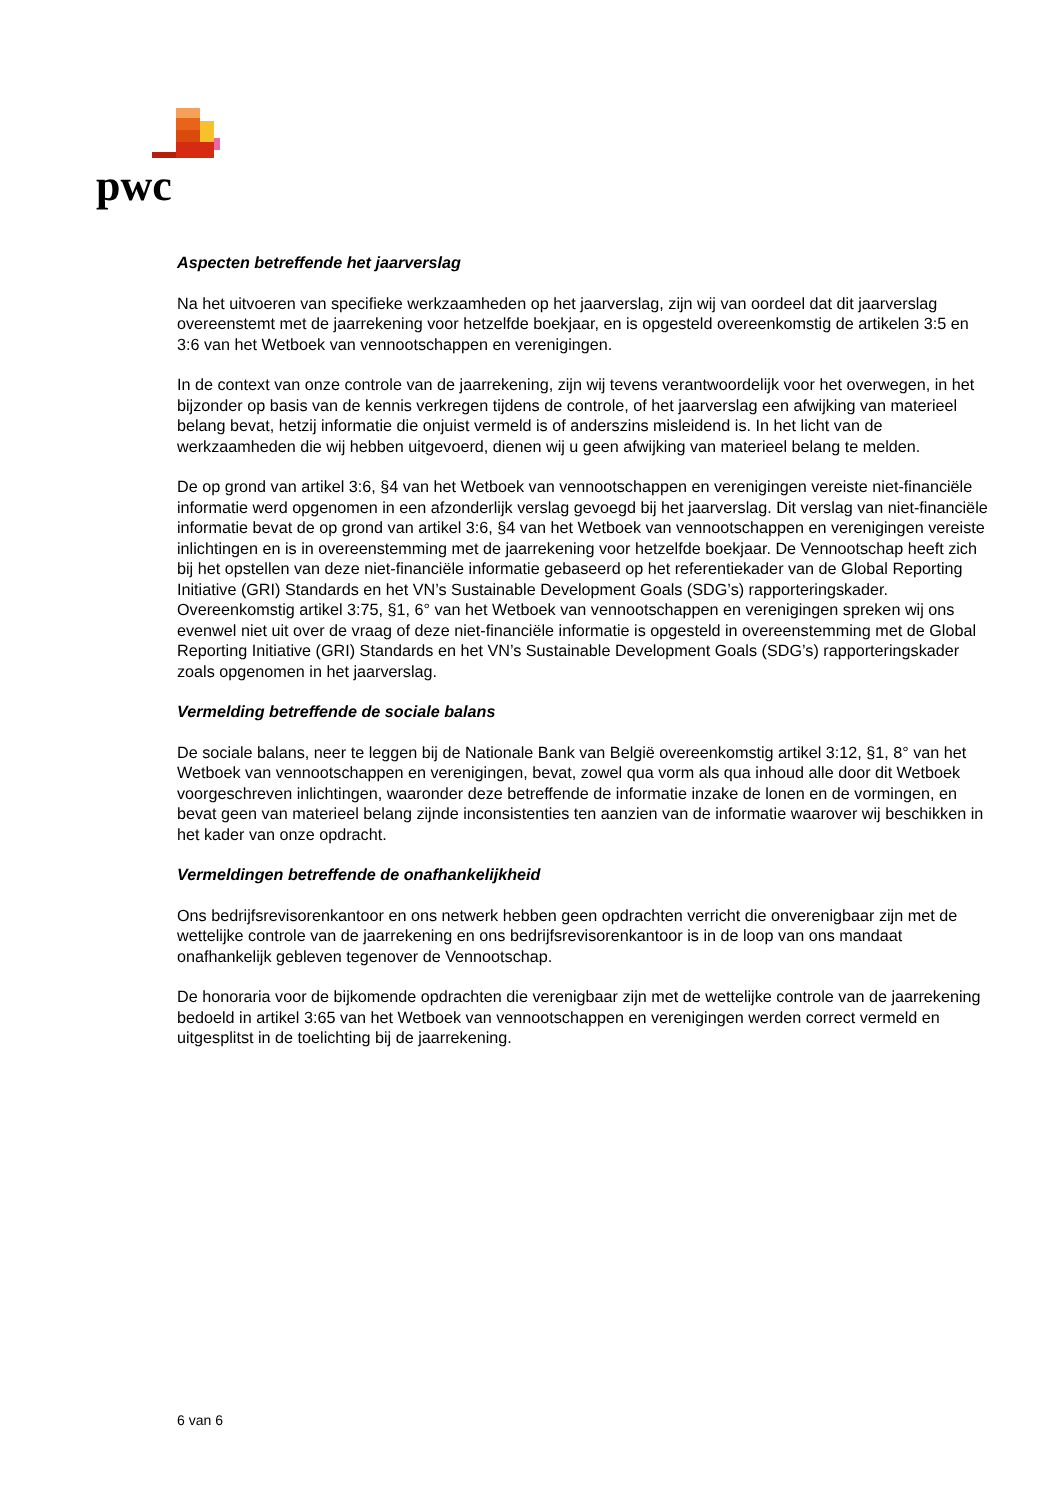pwc
Aspecten betreffende het jaarverslag
Na het uitvoeren van specifieke werkzaamheden op het jaarverslag, zijn wij van oordeel dat dit jaarverslag overeenstemt met de jaarrekening voor hetzelfde boekjaar, en is opgesteld overeenkomstig de artikelen 3:5 en 3:6 van het Wetboek van vennootschappen en verenigingen.
In de context van onze controle van de jaarrekening, zijn wij tevens verantwoordelijk voor het overwegen, in het bijzonder op basis van de kennis verkregen tijdens de controle, of het jaarverslag een afwijking van materieel belang bevat, hetzij informatie die onjuist vermeld is of anderszins misleidend is. In het licht van de werkzaamheden die wij hebben uitgevoerd, dienen wij u geen afwijking van materieel belang te melden.
De op grond van artikel 3:6, §4 van het Wetboek van vennootschappen en verenigingen vereiste niet-financiële informatie werd opgenomen in een afzonderlijk verslag gevoegd bij het jaarverslag. Dit verslag van niet-financiële informatie bevat de op grond van artikel 3:6, §4 van het Wetboek van vennootschappen en verenigingen vereiste inlichtingen en is in overeenstemming met de jaarrekening voor hetzelfde boekjaar. De Vennootschap heeft zich bij het opstellen van deze niet-financiële informatie gebaseerd op het referentiekader van de Global Reporting Initiative (GRI) Standards en het VN’s Sustainable Development Goals (SDG’s) rapporteringskader. Overeenkomstig artikel 3:75, §1, 6° van het Wetboek van vennootschappen en verenigingen spreken wij ons evenwel niet uit over de vraag of deze niet-financiële informatie is opgesteld in overeenstemming met de Global Reporting Initiative (GRI) Standards en het VN’s Sustainable Development Goals (SDG’s) rapporteringskader zoals opgenomen in het jaarverslag.
Vermelding betreffende de sociale balans
De sociale balans, neer te leggen bij de Nationale Bank van België overeenkomstig artikel 3:12, §1, 8° van het Wetboek van vennootschappen en verenigingen, bevat, zowel qua vorm als qua inhoud alle door dit Wetboek voorgeschreven inlichtingen, waaronder deze betreffende de informatie inzake de lonen en de vormingen, en bevat geen van materieel belang zijnde inconsistenties ten aanzien van de informatie waarover wij beschikken in het kader van onze opdracht.
Vermeldingen betreffende de onafhankelijkheid
Ons bedrijfsrevisorenkantoor en ons netwerk hebben geen opdrachten verricht die onverenigbaar zijn met de wettelijke controle van de jaarrekening en ons bedrijfsrevisorenkantoor is in de loop van ons mandaat onafhankelijk gebleven tegenover de Vennootschap.
De honoraria voor de bijkomende opdrachten die verenigbaar zijn met de wettelijke controle van de jaarrekening bedoeld in artikel 3:65 van het Wetboek van vennootschappen en verenigingen werden correct vermeld en uitgesplitst in de toelichting bij de jaarrekening.
6 van 6